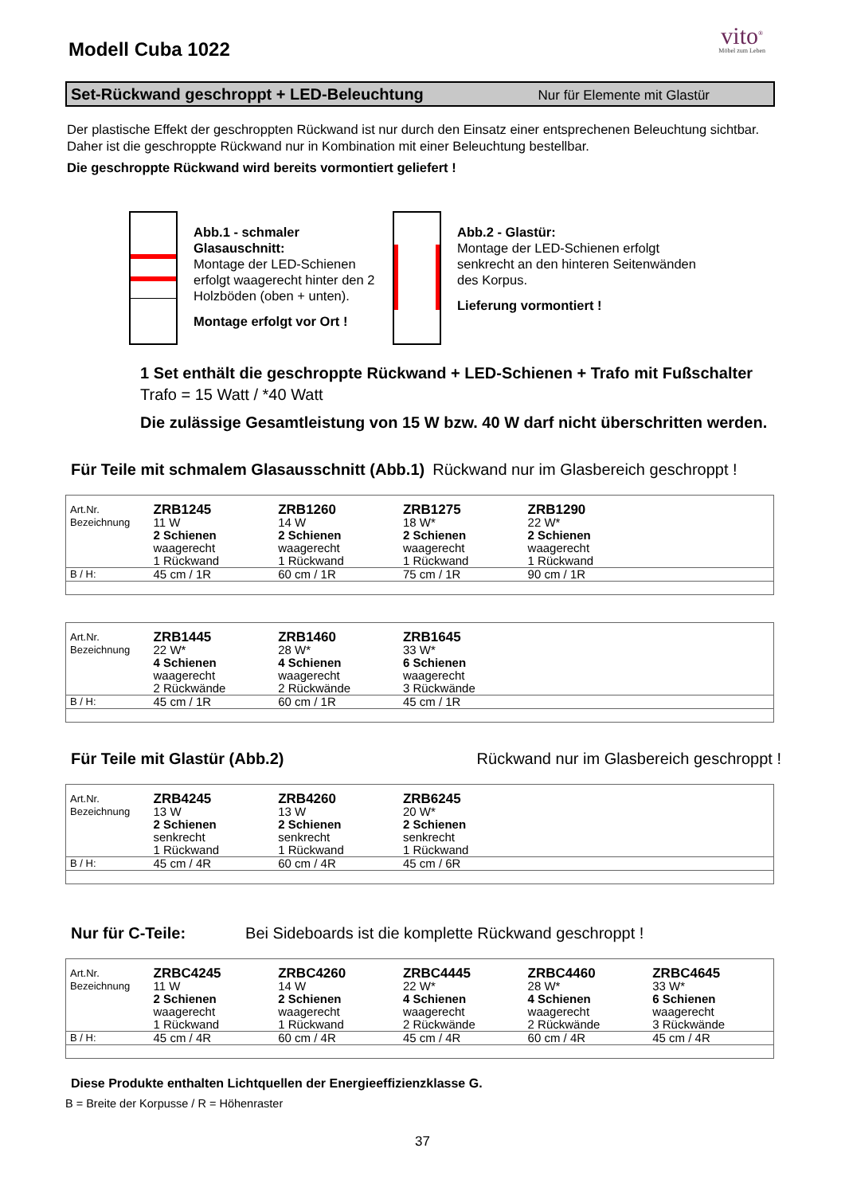Modell Cuba 1022
vito<sup>®</sup>
Möbel zum Leben
Set-Rückwand geschroppt + LED-Beleuchtung Nur für Elemente mit Glastür
Der plastische Effekt der geschroppten Rückwand ist nur durch den Einsatz einer entsprechenen Beleuchtung sichtbar. Daher ist die geschroppte Rückwand nur in Kombination mit einer Beleuchtung bestellbar.
Die geschroppte Rückwand wird bereits vormontiert geliefert !
Abb.1 - schmaler Glasauschnitt:
Montage der LED-Schienen erfolgt waagerecht hinter den 2 Holzböden (oben + unten).
Montage erfolgt vor Ort !
Abb.2 - Glastür:
Montage der LED-Schienen erfolgt senkrecht an den hinteren Seitenwänden des Korpus.
Lieferung vormontiert !
1 Set enthält die geschroppte Rückwand + LED-Schienen + Trafo mit Fußschalter
Trafo = 15 Watt / *40 Watt
Die zulässige Gesamtleistung von 15 W bzw. 40 W darf nicht überschritten werden.
Für Teile mit schmalem Glasausschnitt (Abb.1) Rückwand nur im Glasbereich geschroppt !
| Art.Nr. | ZRB1245 | ZRB1260 | ZRB1275 | ZRB1290 | |
| Bezeichnung | 11 W 2 Schienen waagerecht 1 Rückwand | 14 W 2 Schienen waagerecht 1 Rückwand | 18 W* 2 Schienen waagerecht 1 Rückwand | 22 W* 2 Schienen waagerecht 1 Rückwand | |
| B / H: | 45 cm / 1R | 60 cm / 1R | 75 cm / 1R | 90 cm / 1R | |
| Art.Nr. | ZRB1445 | ZRB1460 | ZRB1645 | | |
| Bezeichnung | 22 W* 4 Schienen waagerecht 2 Rückwände | 28 W* 4 Schienen waagerecht 2 Rückwände | 33 W* 6 Schienen waagerecht 3 Rückwände | | |
| B / H: | 45 cm / 1R | 60 cm / 1R | 45 cm / 1R | | |
Für Teile mit Glastür (Abb.2) Rückwand nur im Glasbereich geschroppt !
| Art.Nr. | ZRB4245 | ZRB4260 | ZRB6245 | | |
| Bezeichnung | 13 W 2 Schienen senkrecht 1 Rückwand | 13 W 2 Schienen senkrecht 1 Rückwand | 20 W* 2 Schienen senkrecht 1 Rückwand | | |
| B / H: | 45 cm / 4R | 60 cm / 4R | 45 cm / 6R | | |
Nur für C-Teile: Bei Sideboards ist die komplette Rückwand geschroppt !
| Art.Nr. | ZRBC4245 | ZRBC4260 | ZRBC4445 | ZRBC4460 | ZRBC4645 |
| Bezeichnung | 11 W 2 Schienen waagerecht 1 Rückwand | 14 W 2 Schienen waagerecht 1 Rückwand | 22 W* 4 Schienen waagerecht 2 Rückwände | 28 W* 4 Schienen waagerecht 2 Rückwände | 33 W* 6 Schienen waagerecht 3 Rückwände |
| B / H: | 45 cm / 4R | 60 cm / 4R | 45 cm / 4R | 60 cm / 4R | 45 cm / 4R |
Diese Produkte enthalten Lichtquellen der Energieeffizienzklasse G.
B = Breite der Korpusse / R = Höhenraster
37